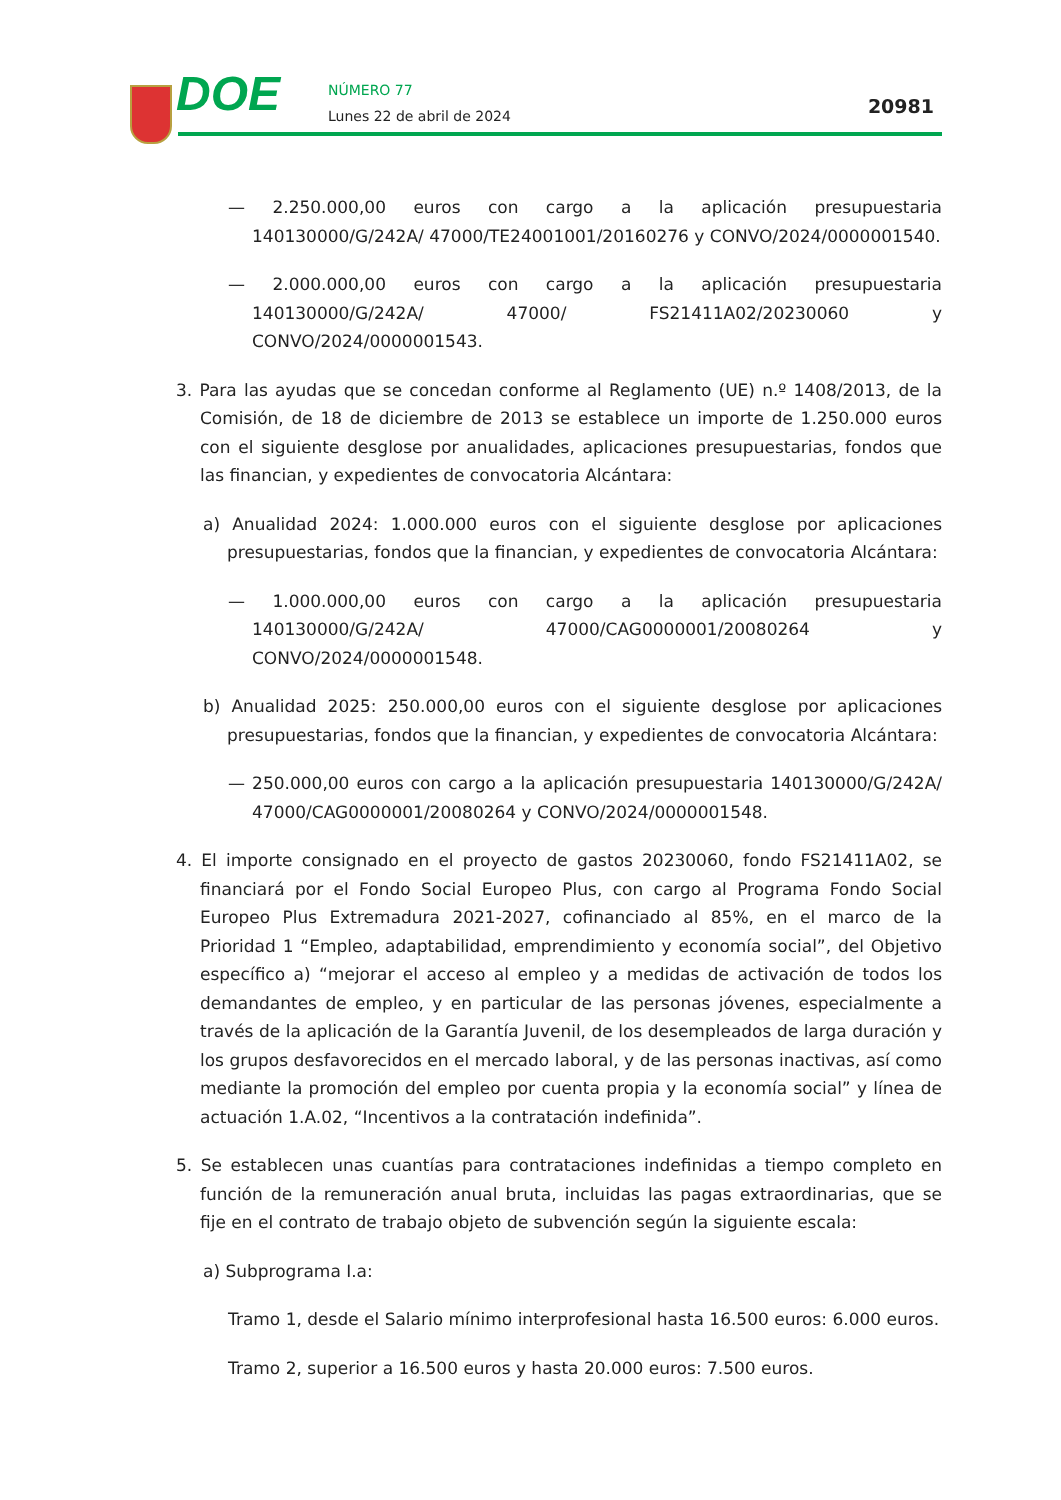DOE NÚMERO 77
Lunes 22 de abril de 2024 20981
— 2.250.000,00 euros con cargo a la aplicación presupuestaria 140130000/G/242A/ 47000/TE24001001/20160276 y CONVO/2024/0000001540.
— 2.000.000,00 euros con cargo a la aplicación presupuestaria 140130000/G/242A/ 47000/ FS21411A02/20230060 y CONVO/2024/0000001543.
3. Para las ayudas que se concedan conforme al Reglamento (UE) n.º 1408/2013, de la Comisión, de 18 de diciembre de 2013 se establece un importe de 1.250.000 euros con el siguiente desglose por anualidades, aplicaciones presupuestarias, fondos que las financian, y expedientes de convocatoria Alcántara:
a) Anualidad 2024: 1.000.000 euros con el siguiente desglose por aplicaciones presupuestarias, fondos que la financian, y expedientes de convocatoria Alcántara:
— 1.000.000,00 euros con cargo a la aplicación presupuestaria 140130000/G/242A/ 47000/CAG0000001/20080264 y CONVO/2024/0000001548.
b) Anualidad 2025: 250.000,00 euros con el siguiente desglose por aplicaciones presupuestarias, fondos que la financian, y expedientes de convocatoria Alcántara:
— 250.000,00 euros con cargo a la aplicación presupuestaria 140130000/G/242A/ 47000/CAG0000001/20080264 y CONVO/2024/0000001548.
4. El importe consignado en el proyecto de gastos 20230060, fondo FS21411A02, se financiará por el Fondo Social Europeo Plus, con cargo al Programa Fondo Social Europeo Plus Extremadura 2021-2027, cofinanciado al 85%, en el marco de la Prioridad 1 “Empleo, adaptabilidad, emprendimiento y economía social”, del Objetivo específico a) “mejorar el acceso al empleo y a medidas de activación de todos los demandantes de empleo, y en particular de las personas jóvenes, especialmente a través de la aplicación de la Garantía Juvenil, de los desempleados de larga duración y los grupos desfavorecidos en el mercado laboral, y de las personas inactivas, así como mediante la promoción del empleo por cuenta propia y la economía social” y línea de actuación 1.A.02, “Incentivos a la contratación indefinida”.
5. Se establecen unas cuantías para contrataciones indefinidas a tiempo completo en función de la remuneración anual bruta, incluidas las pagas extraordinarias, que se fije en el contrato de trabajo objeto de subvención según la siguiente escala:
a) Subprograma I.a:
Tramo 1, desde el Salario mínimo interprofesional hasta 16.500 euros: 6.000 euros.
Tramo 2, superior a 16.500 euros y hasta 20.000 euros: 7.500 euros.